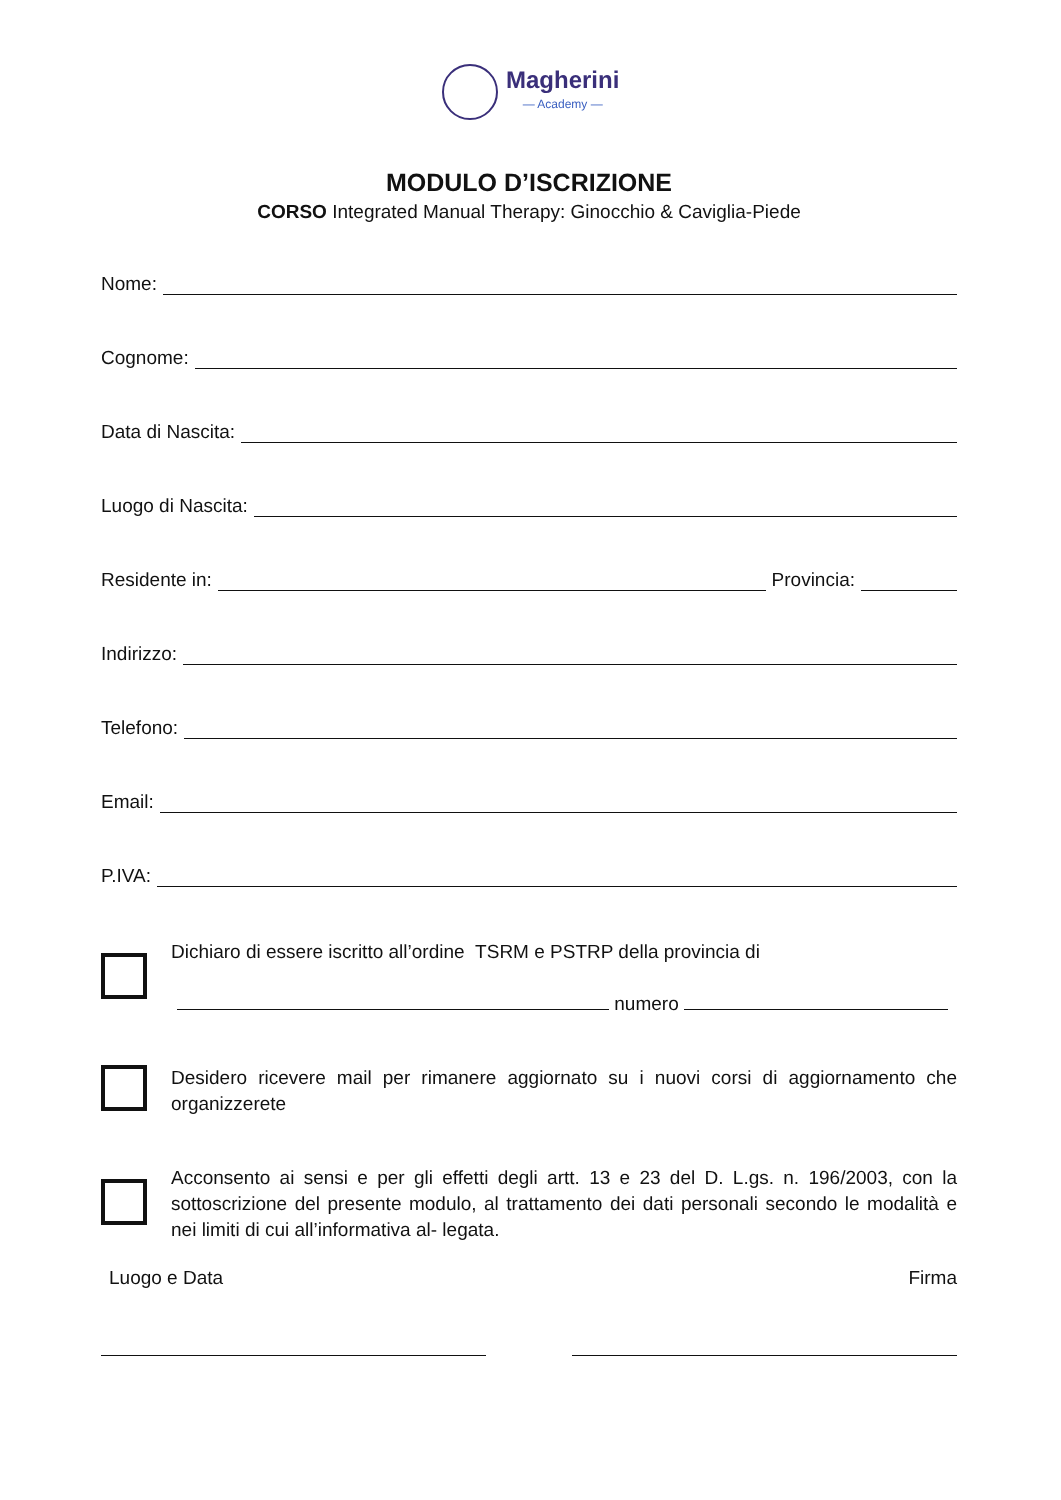Magherini
— Academy —
MODULO D’ISCRIZIONE
CORSO Integrated Manual Therapy: Ginocchio & Caviglia-Piede
Nome:
Cognome:
Data di Nascita:
Luogo di Nascita:
Residente in: Provincia:
Indirizzo:
Telefono:
Email:
P.IVA:
Dichiaro di essere iscritto all’ordine TSRM e PSTRP della provincia di
numero
Desidero ricevere mail per rimanere aggiornato su i nuovi corsi di aggiornamento che organizzerete
Acconsento ai sensi e per gli effetti degli artt. 13 e 23 del D. L.gs. n. 196/2003, con la sottoscrizione del presente modulo, al trattamento dei dati personali secondo le modalità e nei limiti di cui all’informativa al- legata.
Luogo e Data Firma